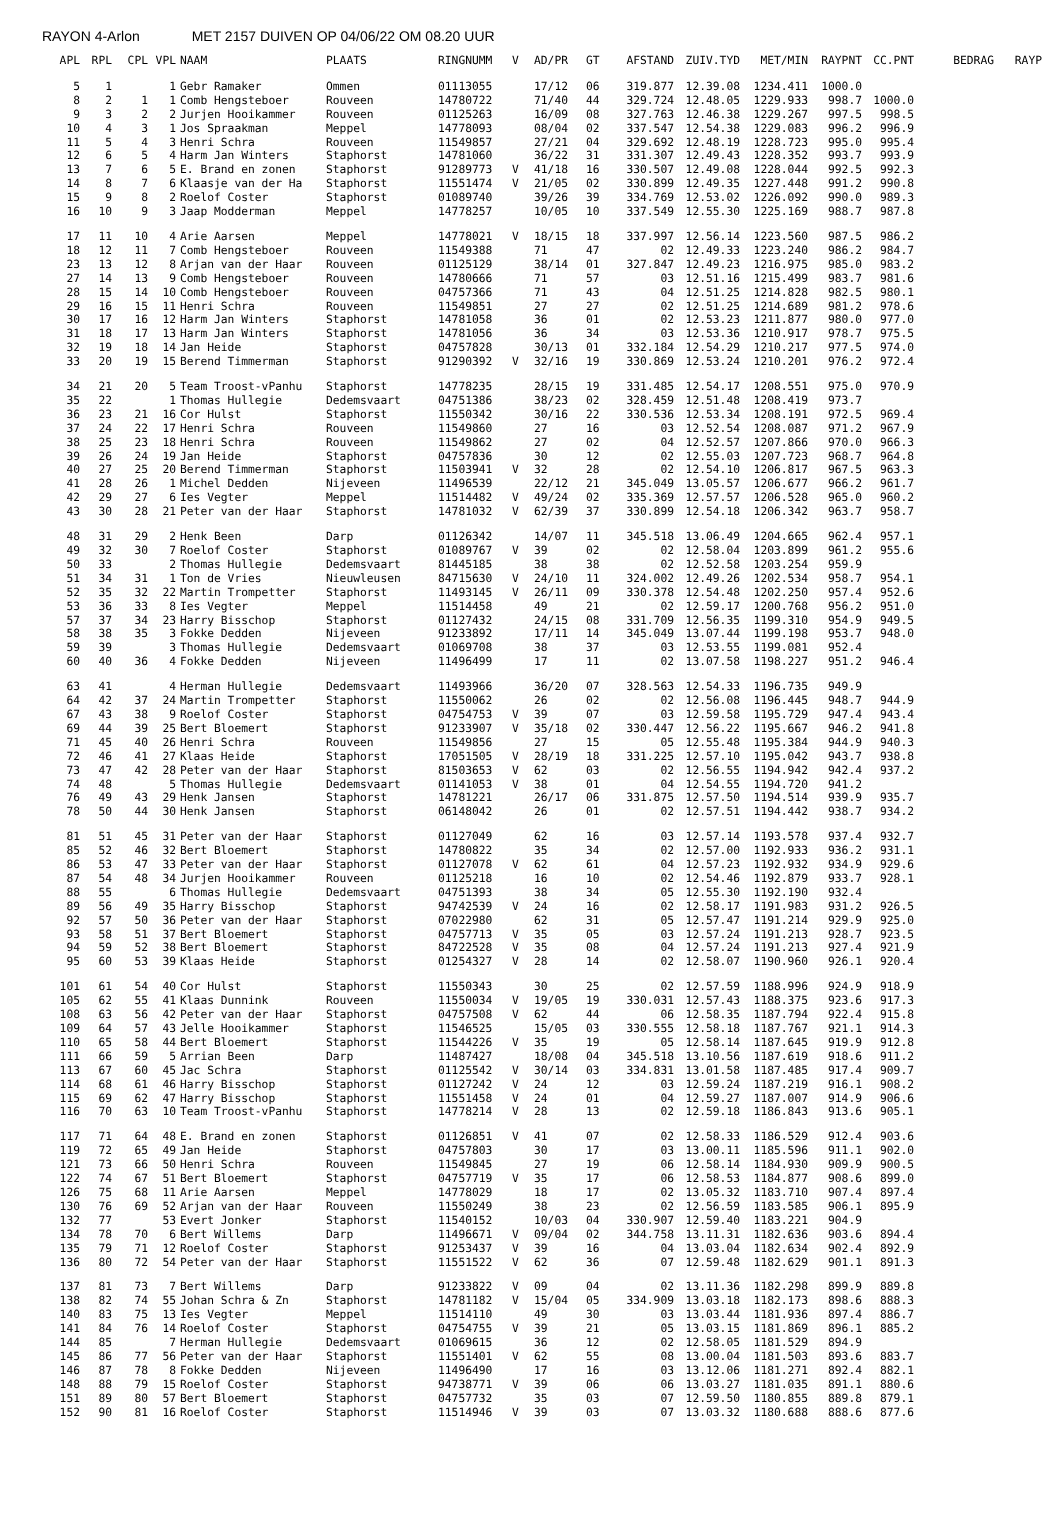RAYON 4-Arlon MET 2157 DUIVEN OP 04/06/22 OM 08.20 UUR
| APL | RPL | CPL | VPL | NAAM | PLAATS | RINGNUMM | V | AD/PR | GT | AFSTAND | ZUIV.TYD | MET/MIN | RAYPNT | CC.PNT | BEDRAG | RAYP |
| --- | --- | --- | --- | --- | --- | --- | --- | --- | --- | --- | --- | --- | --- | --- | --- | --- |
| 5 | 1 | | 1 | Gebr Ramaker | Ommen | 01113055 | | 17/12 | 06 | 319.877 | 12.39.08 | 1234.411 | 1000.0 | | | |
| 8 | 2 | 1 | 1 | Comb Hengsteboer | Rouveen | 14780722 | | 71/40 | 44 | 329.724 | 12.48.05 | 1229.933 | 998.7 | 1000.0 | | |
| 9 | 3 | 2 | 2 | Jurjen Hooikammer | Rouveen | 01125263 | | 16/09 | 08 | 327.763 | 12.46.38 | 1229.267 | 997.5 | 998.5 | | |
| 10 | 4 | 3 | 1 | Jos Spraakman | Meppel | 14778093 | | 08/04 | 02 | 337.547 | 12.54.38 | 1229.083 | 996.2 | 996.9 | | |
| 11 | 5 | 4 | 3 | Henri Schra | Rouveen | 11549857 | | 27/21 | 04 | 329.692 | 12.48.19 | 1228.723 | 995.0 | 995.4 | | |
| 12 | 6 | 5 | 4 | Harm Jan Winters | Staphorst | 14781060 | | 36/22 | 31 | 331.307 | 12.49.43 | 1228.352 | 993.7 | 993.9 | | |
| 13 | 7 | 6 | 5 | E. Brand en zonen | Staphorst | 91289773 | V | 41/18 | 16 | 330.507 | 12.49.08 | 1228.044 | 992.5 | 992.3 | | |
| 14 | 8 | 7 | 6 | Klaasje van der Ha | Staphorst | 11551474 | V | 21/05 | 02 | 330.899 | 12.49.35 | 1227.448 | 991.2 | 990.8 | | |
| 15 | 9 | 8 | 2 | Roelof Coster | Staphorst | 01089740 | | 39/26 | 39 | 334.769 | 12.53.02 | 1226.092 | 990.0 | 989.3 | | |
| 16 | 10 | 9 | 3 | Jaap Modderman | Meppel | 14778257 | | 10/05 | 10 | 337.549 | 12.55.30 | 1225.169 | 988.7 | 987.8 | | |
| 17 | 11 | 10 | 4 | Arie Aarsen | Meppel | 14778021 | V | 18/15 | 18 | 337.997 | 12.56.14 | 1223.560 | 987.5 | 986.2 | | |
| 18 | 12 | 11 | 7 | Comb Hengsteboer | Rouveen | 11549388 | | 71 | 47 | 02 | 12.49.33 | 1223.240 | 986.2 | 984.7 | | |
| 23 | 13 | 12 | 8 | Arjan van der Haar | Rouveen | 01125129 | | 38/14 | 01 | 327.847 | 12.49.23 | 1216.975 | 985.0 | 983.2 | | |
| 27 | 14 | 13 | 9 | Comb Hengsteboer | Rouveen | 14780666 | | 71 | 57 | 03 | 12.51.16 | 1215.499 | 983.7 | 981.6 | | |
| 28 | 15 | 14 | 10 | Comb Hengsteboer | Rouveen | 04757366 | | 71 | 43 | 04 | 12.51.25 | 1214.828 | 982.5 | 980.1 | | |
| 29 | 16 | 15 | 11 | Henri Schra | Rouveen | 11549851 | | 27 | 27 | 02 | 12.51.25 | 1214.689 | 981.2 | 978.6 | | |
| 30 | 17 | 16 | 12 | Harm Jan Winters | Staphorst | 14781058 | | 36 | 01 | 02 | 12.53.23 | 1211.877 | 980.0 | 977.0 | | |
| 31 | 18 | 17 | 13 | Harm Jan Winters | Staphorst | 14781056 | | 36 | 34 | 03 | 12.53.36 | 1210.917 | 978.7 | 975.5 | | |
| 32 | 19 | 18 | 14 | Jan Heide | Staphorst | 04757828 | | 30/13 | 01 | 332.184 | 12.54.29 | 1210.217 | 977.5 | 974.0 | | |
| 33 | 20 | 19 | 15 | Berend Timmerman | Staphorst | 91290392 | V | 32/16 | 19 | 330.869 | 12.53.24 | 1210.201 | 976.2 | 972.4 | | |
| 34 | 21 | 20 | 5 | Team Troost-vPanhu | Staphorst | 14778235 | | 28/15 | 19 | 331.485 | 12.54.17 | 1208.551 | 975.0 | 970.9 | | |
| 35 | 22 | | 1 | Thomas Hullegie | Dedemsvaart | 04751386 | | 38/23 | 02 | 328.459 | 12.51.48 | 1208.419 | 973.7 | | | |
| 36 | 23 | 21 | 16 | Cor Hulst | Staphorst | 11550342 | | 30/16 | 22 | 330.536 | 12.53.34 | 1208.191 | 972.5 | 969.4 | | |
| 37 | 24 | 22 | 17 | Henri Schra | Rouveen | 11549860 | | 27 | 16 | 03 | 12.52.54 | 1208.087 | 971.2 | 967.9 | | |
| 38 | 25 | 23 | 18 | Henri Schra | Rouveen | 11549862 | | 27 | 02 | 04 | 12.52.57 | 1207.866 | 970.0 | 966.3 | | |
| 39 | 26 | 24 | 19 | Jan Heide | Staphorst | 04757836 | | 30 | 12 | 02 | 12.55.03 | 1207.723 | 968.7 | 964.8 | | |
| 40 | 27 | 25 | 20 | Berend Timmerman | Staphorst | 11503941 | V | 32 | 28 | 02 | 12.54.10 | 1206.817 | 967.5 | 963.3 | | |
| 41 | 28 | 26 | 1 | Michel Dedden | Nijeveen | 11496539 | | 22/12 | 21 | 345.049 | 13.05.57 | 1206.677 | 966.2 | 961.7 | | |
| 42 | 29 | 27 | 6 | Ies Vegter | Meppel | 11514482 | V | 49/24 | 02 | 335.369 | 12.57.57 | 1206.528 | 965.0 | 960.2 | | |
| 43 | 30 | 28 | 21 | Peter van der Haar | Staphorst | 14781032 | V | 62/39 | 37 | 330.899 | 12.54.18 | 1206.342 | 963.7 | 958.7 | | |
| 48 | 31 | 29 | 2 | Henk Been | Darp | 01126342 | | 14/07 | 11 | 345.518 | 13.06.49 | 1204.665 | 962.4 | 957.1 | | |
| 49 | 32 | 30 | 7 | Roelof Coster | Staphorst | 01089767 | V | 39 | 02 | 02 | 12.58.04 | 1203.899 | 961.2 | 955.6 | | |
| 50 | 33 | | 2 | Thomas Hullegie | Dedemsvaart | 81445185 | | 38 | 38 | 02 | 12.52.58 | 1203.254 | 959.9 | | | |
| 51 | 34 | 31 | 1 | Ton de Vries | Nieuwleusen | 84715630 | V | 24/10 | 11 | 324.002 | 12.49.26 | 1202.534 | 958.7 | 954.1 | | |
| 52 | 35 | 32 | 22 | Martin Trompetter | Staphorst | 11493145 | V | 26/11 | 09 | 330.378 | 12.54.48 | 1202.250 | 957.4 | 952.6 | | |
| 53 | 36 | 33 | 8 | Ies Vegter | Meppel | 11514458 | | 49 | 21 | 02 | 12.59.17 | 1200.768 | 956.2 | 951.0 | | |
| 57 | 37 | 34 | 23 | Harry Bisschop | Staphorst | 01127432 | | 24/15 | 08 | 331.709 | 12.56.35 | 1199.310 | 954.9 | 949.5 | | |
| 58 | 38 | 35 | 3 | Fokke Dedden | Nijeveen | 91233892 | | 17/11 | 14 | 345.049 | 13.07.44 | 1199.198 | 953.7 | 948.0 | | |
| 59 | 39 | | 3 | Thomas Hullegie | Dedemsvaart | 01069708 | | 38 | 37 | 03 | 12.53.55 | 1199.081 | 952.4 | | | |
| 60 | 40 | 36 | 4 | Fokke Dedden | Nijeveen | 11496499 | | 17 | 11 | 02 | 13.07.58 | 1198.227 | 951.2 | 946.4 | | |
| 63 | 41 | | 4 | Herman Hullegie | Dedemsvaart | 11493966 | | 36/20 | 07 | 328.563 | 12.54.33 | 1196.735 | 949.9 | | | |
| 64 | 42 | 37 | 24 | Martin Trompetter | Staphorst | 11550062 | | 26 | 02 | 02 | 12.56.08 | 1196.445 | 948.7 | 944.9 | | |
| 67 | 43 | 38 | 9 | Roelof Coster | Staphorst | 04754753 | V | 39 | 07 | 03 | 12.59.58 | 1195.729 | 947.4 | 943.4 | | |
| 69 | 44 | 39 | 25 | Bert Bloemert | Staphorst | 91233907 | V | 35/18 | 02 | 330.447 | 12.56.22 | 1195.667 | 946.2 | 941.8 | | |
| 71 | 45 | 40 | 26 | Henri Schra | Rouveen | 11549856 | | 27 | 15 | 05 | 12.55.48 | 1195.384 | 944.9 | 940.3 | | |
| 72 | 46 | 41 | 27 | Klaas Heide | Staphorst | 17051505 | V | 28/19 | 18 | 331.225 | 12.57.10 | 1195.042 | 943.7 | 938.8 | | |
| 73 | 47 | 42 | 28 | Peter van der Haar | Staphorst | 81503653 | V | 62 | 03 | 02 | 12.56.55 | 1194.942 | 942.4 | 937.2 | | |
| 74 | 48 | | 5 | Thomas Hullegie | Dedemsvaart | 01141053 | V | 38 | 01 | 04 | 12.54.55 | 1194.720 | 941.2 | | | |
| 76 | 49 | 43 | 29 | Henk Jansen | Staphorst | 14781221 | | 26/17 | 06 | 331.875 | 12.57.50 | 1194.514 | 939.9 | 935.7 | | |
| 78 | 50 | 44 | 30 | Henk Jansen | Staphorst | 06148042 | | 26 | 01 | 02 | 12.57.51 | 1194.442 | 938.7 | 934.2 | | |
| 81 | 51 | 45 | 31 | Peter van der Haar | Staphorst | 01127049 | | 62 | 16 | 03 | 12.57.14 | 1193.578 | 937.4 | 932.7 | | |
| 85 | 52 | 46 | 32 | Bert Bloemert | Staphorst | 14780822 | | 35 | 34 | 02 | 12.57.00 | 1192.933 | 936.2 | 931.1 | | |
| 86 | 53 | 47 | 33 | Peter van der Haar | Staphorst | 01127078 | V | 62 | 61 | 04 | 12.57.23 | 1192.932 | 934.9 | 929.6 | | |
| 87 | 54 | 48 | 34 | Jurjen Hooikammer | Rouveen | 01125218 | | 16 | 10 | 02 | 12.54.46 | 1192.879 | 933.7 | 928.1 | | |
| 88 | 55 | | 6 | Thomas Hullegie | Dedemsvaart | 04751393 | | 38 | 34 | 05 | 12.55.30 | 1192.190 | 932.4 | | | |
| 89 | 56 | 49 | 35 | Harry Bisschop | Staphorst | 94742539 | V | 24 | 16 | 02 | 12.58.17 | 1191.983 | 931.2 | 926.5 | | |
| 92 | 57 | 50 | 36 | Peter van der Haar | Staphorst | 07022980 | | 62 | 31 | 05 | 12.57.47 | 1191.214 | 929.9 | 925.0 | | |
| 93 | 58 | 51 | 37 | Bert Bloemert | Staphorst | 04757713 | V | 35 | 05 | 03 | 12.57.24 | 1191.213 | 928.7 | 923.5 | | |
| 94 | 59 | 52 | 38 | Bert Bloemert | Staphorst | 84722528 | V | 35 | 08 | 04 | 12.57.24 | 1191.213 | 927.4 | 921.9 | | |
| 95 | 60 | 53 | 39 | Klaas Heide | Staphorst | 01254327 | V | 28 | 14 | 02 | 12.58.07 | 1190.960 | 926.1 | 920.4 | | |
| 101 | 61 | 54 | 40 | Cor Hulst | Staphorst | 11550343 | | 30 | 25 | 02 | 12.57.59 | 1188.996 | 924.9 | 918.9 | | |
| 105 | 62 | 55 | 41 | Klaas Dunnink | Rouveen | 11550034 | V | 19/05 | 19 | 330.031 | 12.57.43 | 1188.375 | 923.6 | 917.3 | | |
| 108 | 63 | 56 | 42 | Peter van der Haar | Staphorst | 04757508 | V | 62 | 44 | 06 | 12.58.35 | 1187.794 | 922.4 | 915.8 | | |
| 109 | 64 | 57 | 43 | Jelle Hooikammer | Staphorst | 11546525 | | 15/05 | 03 | 330.555 | 12.58.18 | 1187.767 | 921.1 | 914.3 | | |
| 110 | 65 | 58 | 44 | Bert Bloemert | Staphorst | 11544226 | V | 35 | 19 | 05 | 12.58.14 | 1187.645 | 919.9 | 912.8 | | |
| 111 | 66 | 59 | 5 | Arrian Been | Darp | 11487427 | | 18/08 | 04 | 345.518 | 13.10.56 | 1187.619 | 918.6 | 911.2 | | |
| 113 | 67 | 60 | 45 | Jac Schra | Staphorst | 01125542 | V | 30/14 | 03 | 334.831 | 13.01.58 | 1187.485 | 917.4 | 909.7 | | |
| 114 | 68 | 61 | 46 | Harry Bisschop | Staphorst | 01127242 | V | 24 | 12 | 03 | 12.59.24 | 1187.219 | 916.1 | 908.2 | | |
| 115 | 69 | 62 | 47 | Harry Bisschop | Staphorst | 11551458 | V | 24 | 01 | 04 | 12.59.27 | 1187.007 | 914.9 | 906.6 | | |
| 116 | 70 | 63 | 10 | Team Troost-vPanhu | Staphorst | 14778214 | V | 28 | 13 | 02 | 12.59.18 | 1186.843 | 913.6 | 905.1 | | |
| 117 | 71 | 64 | 48 | E. Brand en zonen | Staphorst | 01126851 | V | 41 | 07 | 02 | 12.58.33 | 1186.529 | 912.4 | 903.6 | | |
| 119 | 72 | 65 | 49 | Jan Heide | Staphorst | 04757803 | | 30 | 17 | 03 | 13.00.11 | 1185.596 | 911.1 | 902.0 | | |
| 121 | 73 | 66 | 50 | Henri Schra | Rouveen | 11549845 | | 27 | 19 | 06 | 12.58.14 | 1184.930 | 909.9 | 900.5 | | |
| 122 | 74 | 67 | 51 | Bert Bloemert | Staphorst | 04757719 | V | 35 | 17 | 06 | 12.58.53 | 1184.877 | 908.6 | 899.0 | | |
| 126 | 75 | 68 | 11 | Arie Aarsen | Meppel | 14778029 | | 18 | 17 | 02 | 13.05.32 | 1183.710 | 907.4 | 897.4 | | |
| 130 | 76 | 69 | 52 | Arjan van der Haar | Rouveen | 11550249 | | 38 | 23 | 02 | 12.56.59 | 1183.585 | 906.1 | 895.9 | | |
| 132 | 77 | | 53 | Evert Jonker | Staphorst | 11540152 | | 10/03 | 04 | 330.907 | 12.59.40 | 1183.221 | 904.9 | | | |
| 134 | 78 | 70 | 6 | Bert Willems | Darp | 11496671 | V | 09/04 | 02 | 344.758 | 13.11.31 | 1182.636 | 903.6 | 894.4 | | |
| 135 | 79 | 71 | 12 | Roelof Coster | Staphorst | 91253437 | V | 39 | 16 | 04 | 13.03.04 | 1182.634 | 902.4 | 892.9 | | |
| 136 | 80 | 72 | 54 | Peter van der Haar | Staphorst | 11551522 | V | 62 | 36 | 07 | 12.59.48 | 1182.629 | 901.1 | 891.3 | | |
| 137 | 81 | 73 | 7 | Bert Willems | Darp | 91233822 | V | 09 | 04 | 02 | 13.11.36 | 1182.298 | 899.9 | 889.8 | | |
| 138 | 82 | 74 | 55 | Johan Schra & Zn | Staphorst | 14781182 | V | 15/04 | 05 | 334.909 | 13.03.18 | 1182.173 | 898.6 | 888.3 | | |
| 140 | 83 | 75 | 13 | Ies Vegter | Meppel | 11514110 | | 49 | 30 | 03 | 13.03.44 | 1181.936 | 897.4 | 886.7 | | |
| 141 | 84 | 76 | 14 | Roelof Coster | Staphorst | 04754755 | V | 39 | 21 | 05 | 13.03.15 | 1181.869 | 896.1 | 885.2 | | |
| 144 | 85 | | 7 | Herman Hullegie | Dedemsvaart | 01069615 | | 36 | 12 | 02 | 12.58.05 | 1181.529 | 894.9 | | | |
| 145 | 86 | 77 | 56 | Peter van der Haar | Staphorst | 11551401 | V | 62 | 55 | 08 | 13.00.04 | 1181.503 | 893.6 | 883.7 | | |
| 146 | 87 | 78 | 8 | Fokke Dedden | Nijeveen | 11496490 | | 17 | 16 | 03 | 13.12.06 | 1181.271 | 892.4 | 882.1 | | |
| 148 | 88 | 79 | 15 | Roelof Coster | Staphorst | 94738771 | V | 39 | 06 | 06 | 13.03.27 | 1181.035 | 891.1 | 880.6 | | |
| 151 | 89 | 80 | 57 | Bert Bloemert | Staphorst | 04757732 | | 35 | 03 | 07 | 12.59.50 | 1180.855 | 889.8 | 879.1 | | |
| 152 | 90 | 81 | 16 | Roelof Coster | Staphorst | 11514946 | V | 39 | 03 | 07 | 13.03.32 | 1180.688 | 888.6 | 877.6 | | |